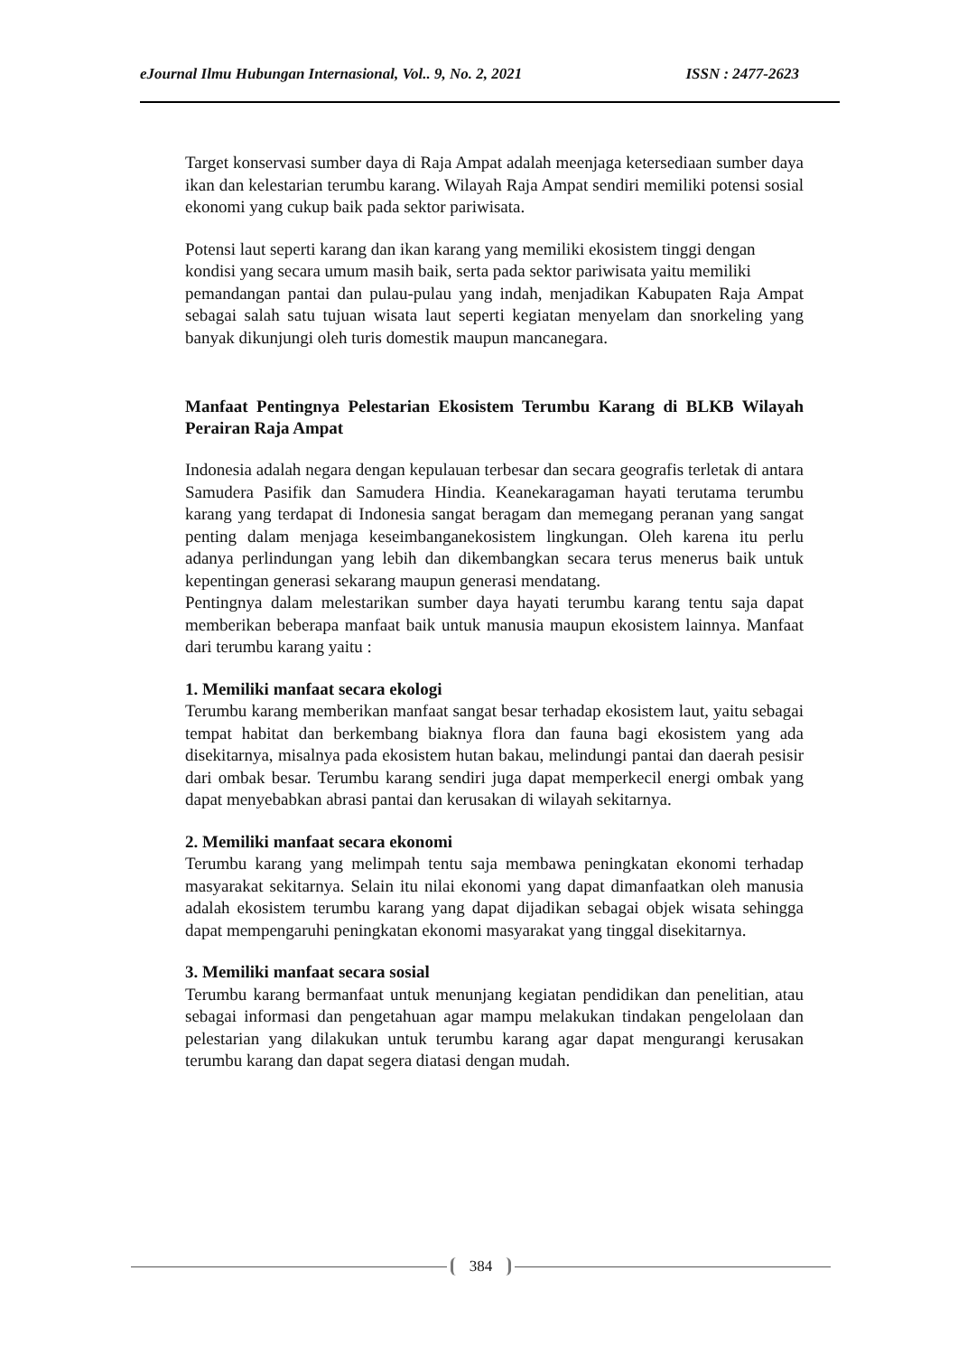eJournal Ilmu Hubungan Internasional, Vol.. 9, No. 2, 2021 ISSN : 2477-2623
Target konservasi sumber daya di Raja Ampat adalah meenjaga ketersediaan sumber daya ikan dan kelestarian terumbu karang. Wilayah Raja Ampat sendiri memiliki potensi sosial ekonomi yang cukup baik pada sektor pariwisata.
Potensi laut seperti karang dan ikan karang yang memiliki ekosistem tinggi dengan kondisi yang secara umum masih baik, serta pada sektor pariwisata yaitu memiliki
pemandangan pantai dan pulau-pulau yang indah, menjadikan Kabupaten Raja Ampat sebagai salah satu tujuan wisata laut seperti kegiatan menyelam dan snorkeling yang banyak dikunjungi oleh turis domestik maupun mancanegara.
Manfaat Pentingnya Pelestarian Ekosistem Terumbu Karang di BLKB Wilayah Perairan Raja Ampat
Indonesia adalah negara dengan kepulauan terbesar dan secara geografis terletak di antara Samudera Pasifik dan Samudera Hindia. Keanekaragaman hayati terutama terumbu karang yang terdapat di Indonesia sangat beragam dan memegang peranan yang sangat penting dalam menjaga keseimbanganekosistem lingkungan. Oleh karena itu perlu adanya perlindungan yang lebih dan dikembangkan secara terus menerus baik untuk kepentingan generasi sekarang maupun generasi mendatang.
Pentingnya dalam melestarikan sumber daya hayati terumbu karang tentu saja dapat memberikan beberapa manfaat baik untuk manusia maupun ekosistem lainnya. Manfaat dari terumbu karang yaitu :
1. Memiliki manfaat secara ekologi
Terumbu karang memberikan manfaat sangat besar terhadap ekosistem laut, yaitu sebagai tempat habitat dan berkembang biaknya flora dan fauna bagi ekosistem yang ada disekitarnya, misalnya pada ekosistem hutan bakau, melindungi pantai dan daerah pesisir dari ombak besar. Terumbu karang sendiri juga dapat memperkecil energi ombak yang dapat menyebabkan abrasi pantai dan kerusakan di wilayah sekitarnya.
2. Memiliki manfaat secara ekonomi
Terumbu karang yang melimpah tentu saja membawa peningkatan ekonomi terhadap masyarakat sekitarnya. Selain itu nilai ekonomi yang dapat dimanfaatkan oleh manusia adalah ekosistem terumbu karang yang dapat dijadikan sebagai objek wisata sehingga dapat mempengaruhi peningkatan ekonomi masyarakat yang tinggal disekitarnya.
3. Memiliki manfaat secara sosial
Terumbu karang bermanfaat untuk menunjang kegiatan pendidikan dan penelitian, atau sebagai informasi dan pengetahuan agar mampu melakukan tindakan pengelolaan dan pelestarian yang dilakukan untuk terumbu karang agar dapat mengurangi kerusakan terumbu karang dan dapat segera diatasi dengan mudah.
384